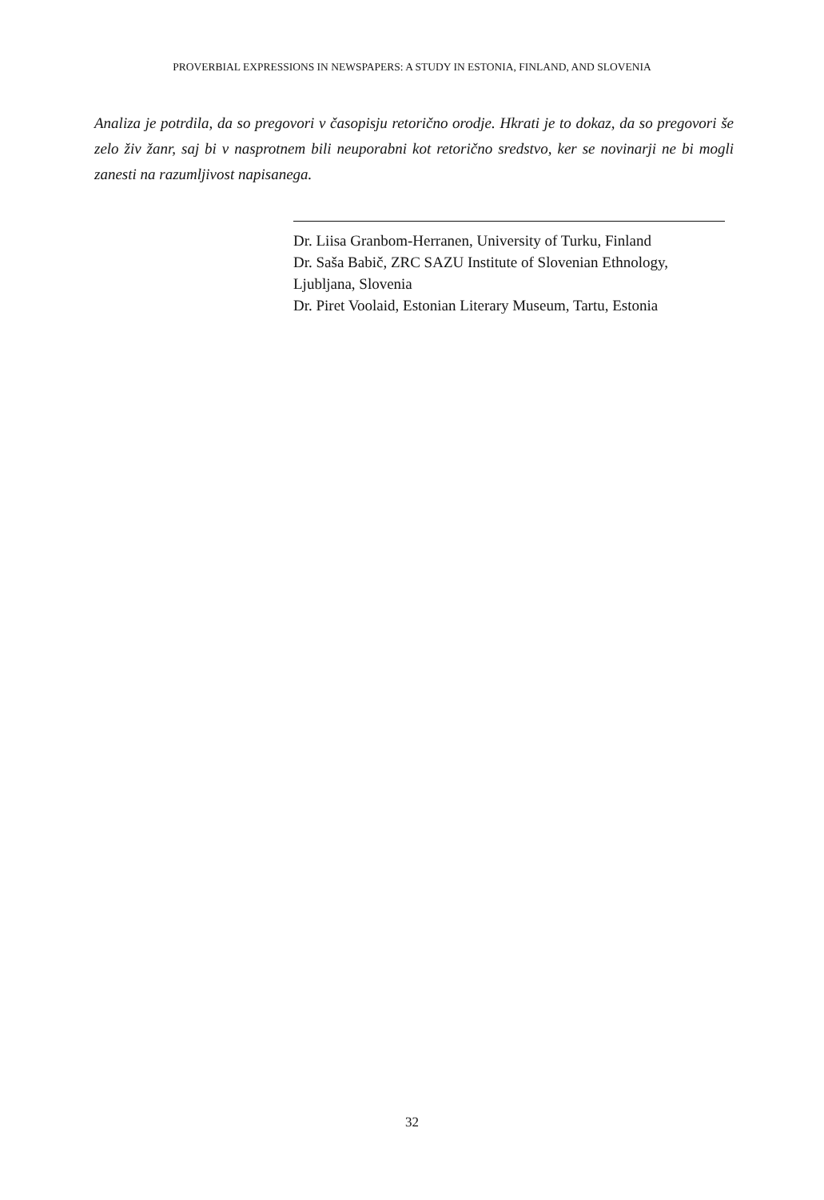PROVERBIAL EXPRESSIONS IN NEWSPAPERS: A STUDY IN ESTONIA, FINLAND, AND SLOVENIA
Analiza je potrdila, da so pregovori v časopisju retorično orodje. Hkrati je to dokaz, da so pregovori še zelo živ žanr, saj bi v nasprotnem bili neuporabni kot retorično sredstvo, ker se novinarji ne bi mogli zanesti na razumljivost napisanega.
Dr. Liisa Granbom-Herranen, University of Turku, Finland
Dr. Saša Babič, ZRC SAZU Institute of Slovenian Ethnology, Ljubljana, Slovenia
Dr. Piret Voolaid, Estonian Literary Museum, Tartu, Estonia
32